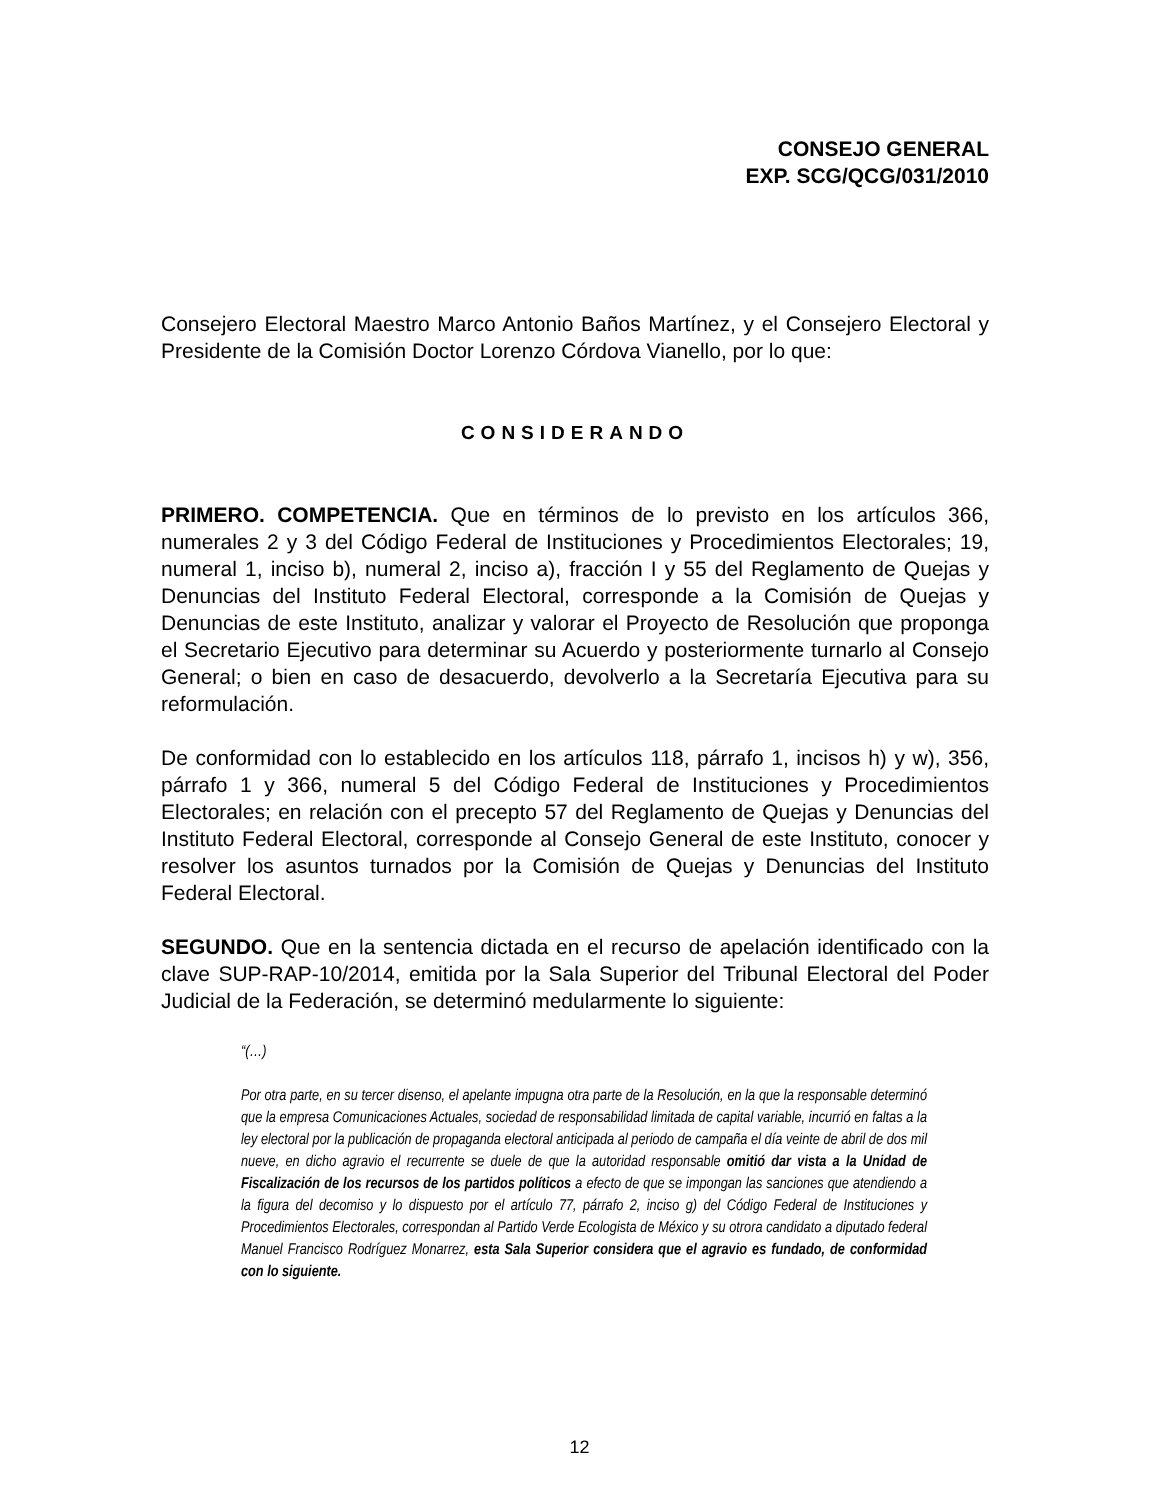CONSEJO GENERAL
EXP. SCG/QCG/031/2010
Consejero Electoral Maestro Marco Antonio Baños Martínez, y el Consejero Electoral y Presidente de la Comisión Doctor Lorenzo Córdova Vianello, por lo que:
CONSIDERANDO
PRIMERO. COMPETENCIA. Que en términos de lo previsto en los artículos 366, numerales 2 y 3 del Código Federal de Instituciones y Procedimientos Electorales; 19, numeral 1, inciso b), numeral 2, inciso a), fracción I y 55 del Reglamento de Quejas y Denuncias del Instituto Federal Electoral, corresponde a la Comisión de Quejas y Denuncias de este Instituto, analizar y valorar el Proyecto de Resolución que proponga el Secretario Ejecutivo para determinar su Acuerdo y posteriormente turnarlo al Consejo General; o bien en caso de desacuerdo, devolverlo a la Secretaría Ejecutiva para su reformulación.
De conformidad con lo establecido en los artículos 118, párrafo 1, incisos h) y w), 356, párrafo 1 y 366, numeral 5 del Código Federal de Instituciones y Procedimientos Electorales; en relación con el precepto 57 del Reglamento de Quejas y Denuncias del Instituto Federal Electoral, corresponde al Consejo General de este Instituto, conocer y resolver los asuntos turnados por la Comisión de Quejas y Denuncias del Instituto Federal Electoral.
SEGUNDO. Que en la sentencia dictada en el recurso de apelación identificado con la clave SUP-RAP-10/2014, emitida por la Sala Superior del Tribunal Electoral del Poder Judicial de la Federación, se determinó medularmente lo siguiente:
“(…)
Por otra parte, en su tercer disenso, el apelante impugna otra parte de la Resolución, en la que la responsable determinó que la empresa Comunicaciones Actuales, sociedad de responsabilidad limitada de capital variable, incurrió en faltas a la ley electoral por la publicación de propaganda electoral anticipada al periodo de campaña el día veinte de abril de dos mil nueve, en dicho agravio el recurrente se duele de que la autoridad responsable omitió dar vista a la Unidad de Fiscalización de los recursos de los partidos políticos a efecto de que se impongan las sanciones que atendiendo a la figura del decomiso y lo dispuesto por el artículo 77, párrafo 2, inciso g) del Código Federal de Instituciones y Procedimientos Electorales, correspondan al Partido Verde Ecologista de México y su otrora candidato a diputado federal Manuel Francisco Rodríguez Monarrez, esta Sala Superior considera que el agravio es fundado, de conformidad con lo siguiente.
12